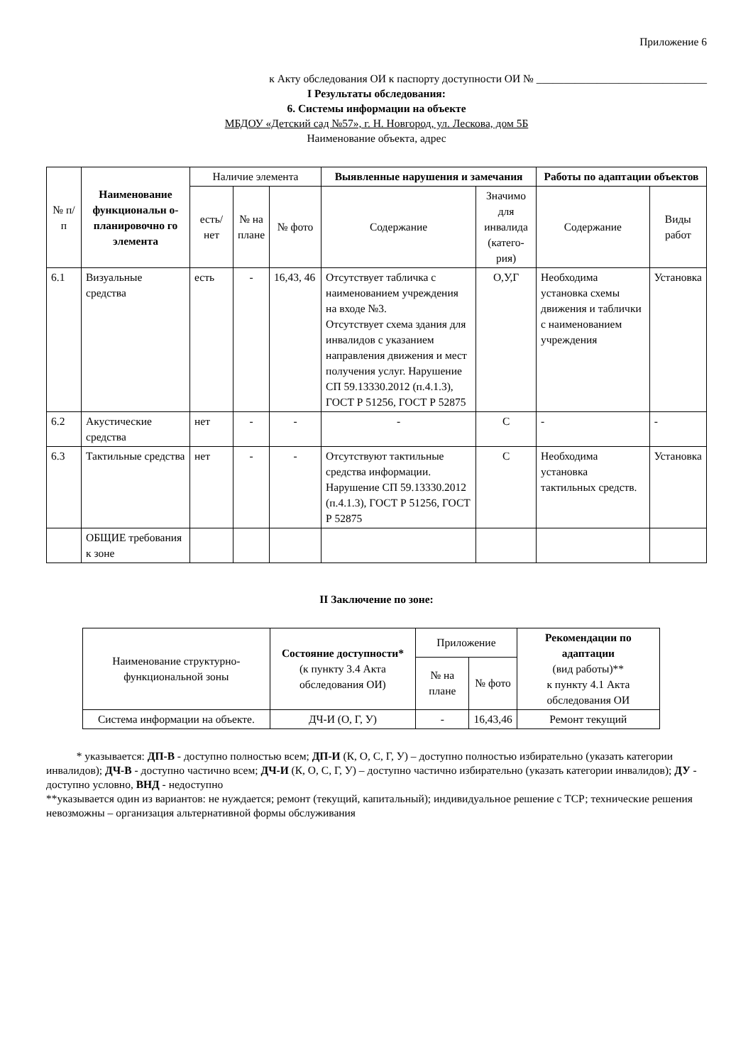Приложение 6
к Акту обследования ОИ к паспорту доступности ОИ № _______________________________
I Результаты обследования:
6. Системы информации на объекте
МБДОУ «Детский сад №57», г. Н. Новгород, ул. Лескова, дом 5Б
Наименование объекта, адрес
| № п/п | Наименование функциональн о-планировочно го элемента | Наличие элемента | | | Выявленные нарушения и замечания | | Работы по адаптации объектов | |
| --- | --- | --- | --- | --- | --- | --- | --- | --- |
| | | есть/ нет | № на плане | № фото | Содержание | Значимо для инвалида (катего-рия) | Содержание | Виды работ |
| 6.1 | Визуальные средства | есть | - | 16,43, 46 | Отсутствует табличка с наименованием учреждения на входе №3. Отсутствует схема здания для инвалидов с указанием направления движения и мест получения услуг. Нарушение СП 59.13330.2012 (п.4.1.3), ГОСТ Р 51256, ГОСТ Р 52875 | О,У,Г | Необходима установка схемы движения и таблички с наименованием учреждения | Установка |
| 6.2 | Акустические средства | нет | - | - | - | С | - | - |
| 6.3 | Тактильные средства | нет | - | - | Отсутствуют тактильные средства информации. Нарушение СП 59.13330.2012 (п.4.1.3), ГОСТ Р 51256, ГОСТ Р 52875 | С | Необходима установка тактильных средств. | Установка |
| | ОБЩИЕ требования к зоне | | | | | | | |
II Заключение по зоне:
| Наименование структурно-функциональной зоны | Состояние доступности* (к пункту 3.4 Акта обследования ОИ) | Приложение | | Рекомендации по адаптации (вид работы)** к пункту 4.1 Акта обследования ОИ |
| --- | --- | --- | --- | --- |
| | | № на плане | № фото | |
| Система информации на объекте. | ДЧ-И (О, Г, У) | - | 16,43,46 | Ремонт текущий |
* указывается: ДП-В - доступно полностью всем; ДП-И (К, О, С, Г, У) – доступно полностью избирательно (указать категории инвалидов); ДЧ-В - доступно частично всем; ДЧ-И (К, О, С, Г, У) – доступно частично избирательно (указать категории инвалидов); ДУ - доступно условно, ВНД - недоступно
**указывается один из вариантов: не нуждается; ремонт (текущий, капитальный); индивидуальное решение с ТСР; технические решения невозможны – организация альтернативной формы обслуживания